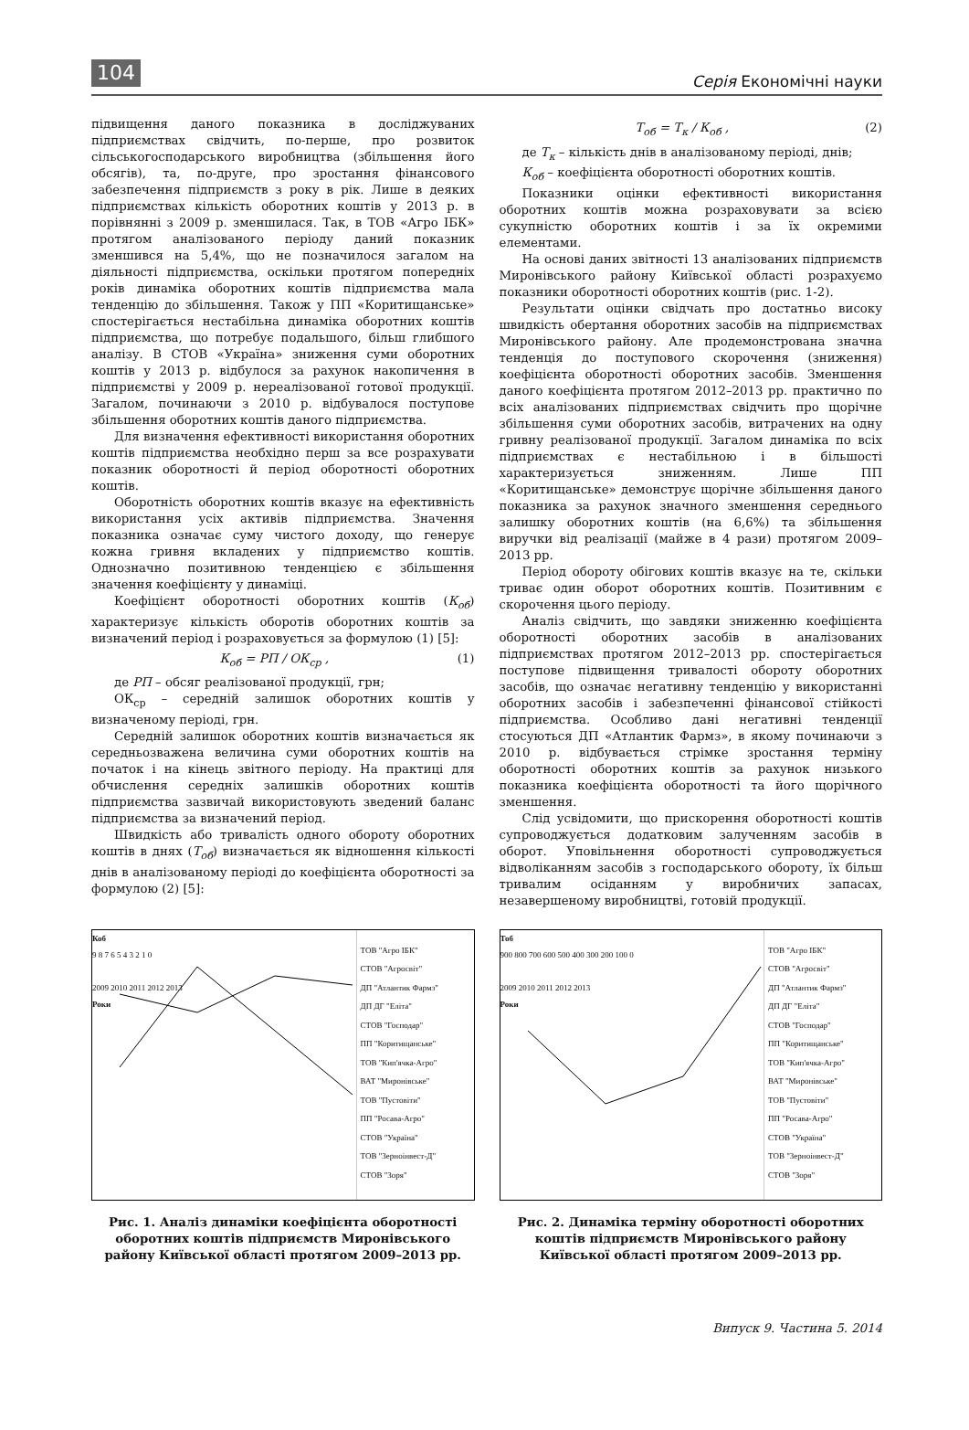104 Серія Економічні науки
підвищення даного показника в досліджуваних підприємствах свідчить, по-перше, про розвиток сільськогосподарського виробництва (збільшення його обсягів), та, по-друге, про зростання фінансового забезпечення підприємств з року в рік. Лише в деяких підприємствах кількість оборотних коштів у 2013 р. в порівнянні з 2009 р. зменшилася. Так, в ТОВ «Агро ІБК» протягом аналізованого періоду даний показник зменшився на 5,4%, що не позначилося загалом на діяльності підприємства, оскільки протягом попередніх років динаміка оборотних коштів підприємства мала тенденцію до збільшення. Також у ПП «Коритищанське» спостерігається нестабільна динаміка оборотних коштів підприємства, що потребує подальшого, більш глибшого аналізу. В СТОВ «Україна» зниження суми оборотних коштів у 2013 р. відбулося за рахунок накопичення в підприємстві у 2009 р. нереалізованої готової продукції. Загалом, починаючи з 2010 р. відбувалося поступове збільшення оборотних коштів даного підприємства.
Для визначення ефективності використання оборотних коштів підприємства необхідно перш за все розрахувати показник оборотності й період оборотності оборотних коштів.
Оборотність оборотних коштів вказує на ефективність використання усіх активів підприємства. Значення показника означає суму чистого доходу, що генерує кожна гривня вкладених у підприємство коштів. Однозначно позитивною тенденцією є збільшення значення коефіцієнту у динаміці.
Коефіцієнт оборотності оборотних коштів (К<sub>об</sub>) характеризує кількість оборотів оборотних коштів за визначений період і розраховується за формулою (1) [5]:
К<sub>об</sub> = РП / ОК<sub>ср</sub> , (1)
де РП – обсяг реалізованої продукції, грн;
ОК<sub>ср</sub> – середній залишок оборотних коштів у визначеному періоді, грн.
Середній залишок оборотних коштів визначається як середньозважена величина суми оборотних коштів на початок і на кінець звітного періоду. На практиці для обчислення середніх залишків оборотних коштів підприємства зазвичай використовують зведений баланс підприємства за визначений період.
Швидкість або тривалість одного обороту оборотних коштів в днях (Т<sub>об</sub>) визначається як відношення кількості днів в аналізованому періоді до коефіцієнта оборотності за формулою (2) [5]:
Т<sub>об</sub> = Т<sub>к</sub> / К<sub>об</sub> , (2)
де Т<sub>к</sub> – кількість днів в аналізованому періоді, днів;
К<sub>об</sub> – коефіцієнта оборотності оборотних коштів.
Показники оцінки ефективності використання оборотних коштів можна розраховувати за всією сукупністю оборотних коштів і за їх окремими елементами.
На основі даних звітності 13 аналізованих підприємств Миронівського району Київської області розрахуємо показники оборотності оборотних коштів (рис. 1-2).
Результати оцінки свідчать про достатньо високу швидкість обертання оборотних засобів на підприємствах Миронівського району. Але продемонстрована значна тенденція до поступового скорочення (зниження) коефіцієнта оборотності оборотних засобів. Зменшення даного коефіцієнта протягом 2012–2013 рр. практично по всіх аналізованих підприємствах свідчить про щорічне збільшення суми оборотних засобів, витрачених на одну гривну реалізованої продукції. Загалом динаміка по всіх підприємствах є нестабільною і в більшості характеризується зниженням. Лише ПП «Коритищанське» демонструє щорічне збільшення даного показника за рахунок значного зменшення середнього залишку оборотних коштів (на 6,6%) та збільшення виручки від реалізації (майже в 4 рази) протягом 2009–2013 рр.
Період обороту обігових коштів вказує на те, скільки триває один оборот оборотних коштів. Позитивним є скорочення цього періоду.
Аналіз свідчить, що завдяки зниженню коефіцієнта оборотності оборотних засобів в аналізованих підприємствах протягом 2012–2013 рр. спостерігається поступове підвищення тривалості обороту оборотних засобів, що означає негативну тенденцію у використанні оборотних засобів і забезпеченні фінансової стійкості підприємства. Особливо дані негативні тенденції стосуються ДП «Атлантик Фармз», в якому починаючи з 2010 р. відбувається стрімке зростання терміну оборотності оборотних коштів за рахунок низького показника коефіцієнта оборотності та його щорічного зменшення.
Слід усвідомити, що прискорення оборотності коштів супроводжується додатковим залученням засобів в оборот. Уповільнення оборотності супроводжується відволіканням засобів з господарського обороту, їх більш тривалим осіданням у виробничих запасах, незавершеному виробництві, готовій продукції.
Коб
9 8 7 6 5 4 3 2 1 0
2009 2010 2011 2012 2013
Роки
ТОВ "Агро ІБК"
СТОВ "Агросвіт"
ДП "Атлантик Фармз"
ДП ДГ "Еліта"
СТОВ "Господар"
ПП "Коритищанське"
ТОВ "Кип'ячка-Агро"
ВАТ "Миронівське"
ТОВ "Пустовіти"
ПП "Росава-Агро"
СТОВ "Україна"
ТОВ "Зерноінвест-Д"
СТОВ "Зоря"
Рис. 1. Аналіз динаміки коефіцієнта оборотності оборотних коштів підприємств Миронівського району Київської області протягом 2009–2013 рр.
Тоб
900 800 700 600 500 400 300 200 100 0
2009 2010 2011 2012 2013
Роки
ТОВ "Агро ІБК"
СТОВ "Агросвіт"
ДП "Атлантик Фармз"
ДП ДГ "Еліта"
СТОВ "Господар"
ПП "Коритищанське"
ТОВ "Кип'ячка-Агро"
ВАТ "Миронівське"
ТОВ "Пустовіти"
ПП "Росава-Агро"
СТОВ "Україна"
ТОВ "Зерноінвест-Д"
СТОВ "Зоря"
Рис. 2. Динаміка терміну оборотності оборотних коштів підприємств Миронівського району Київської області протягом 2009–2013 рр.
Випуск 9. Частина 5. 2014